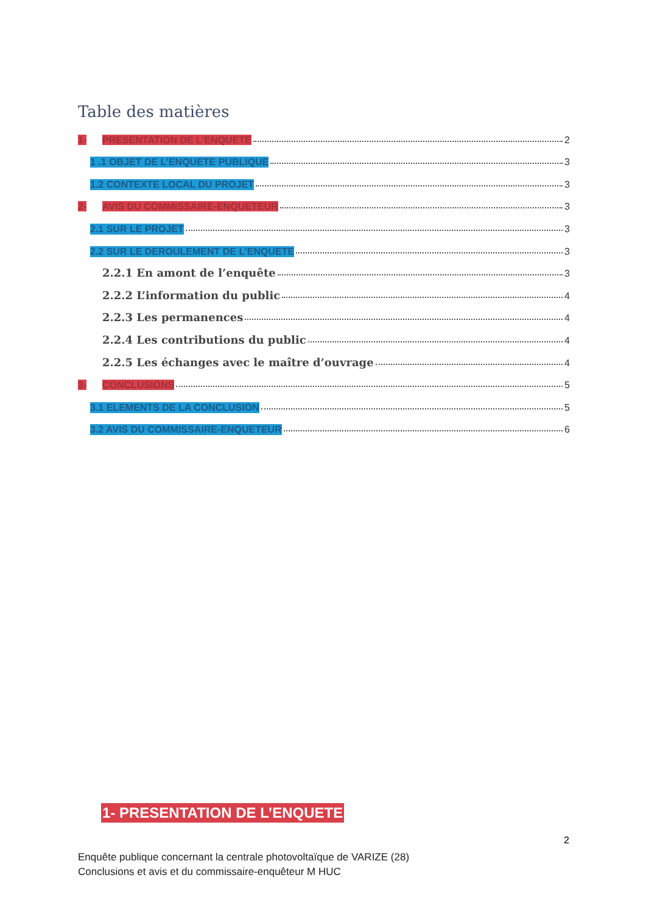Table des matières
1- PRESENTATION DE L’ENQUETE 2
1 .1 OBJET DE L’ENQUETE PUBLIQUE 3
1.2 CONTEXTE LOCAL DU PROJET 3
2- AVIS DU COMMISSAIRE-ENQUETEUR 3
2.1 SUR LE PROJET 3
2.2 SUR LE DEROULEMENT DE L’ENQUETE 3
2.2.1 En amont de l’enquête 3
2.2.2 L’information du public 4
2.2.3 Les permanences 4
2.2.4 Les contributions du public 4
2.2.5 Les échanges avec le maître d’ouvrage 4
3- CONCLUSIONS 5
3.1 ELEMENTS DE LA CONCLUSION 5
3.2 AVIS DU COMMISSAIRE-ENQUETEUR 6
1- PRESENTATION DE L’ENQUETE
2
Enquête publique concernant la centrale photovoltaïque de VARIZE (28)
Conclusions et avis et du commissaire-enquêteur M HUC